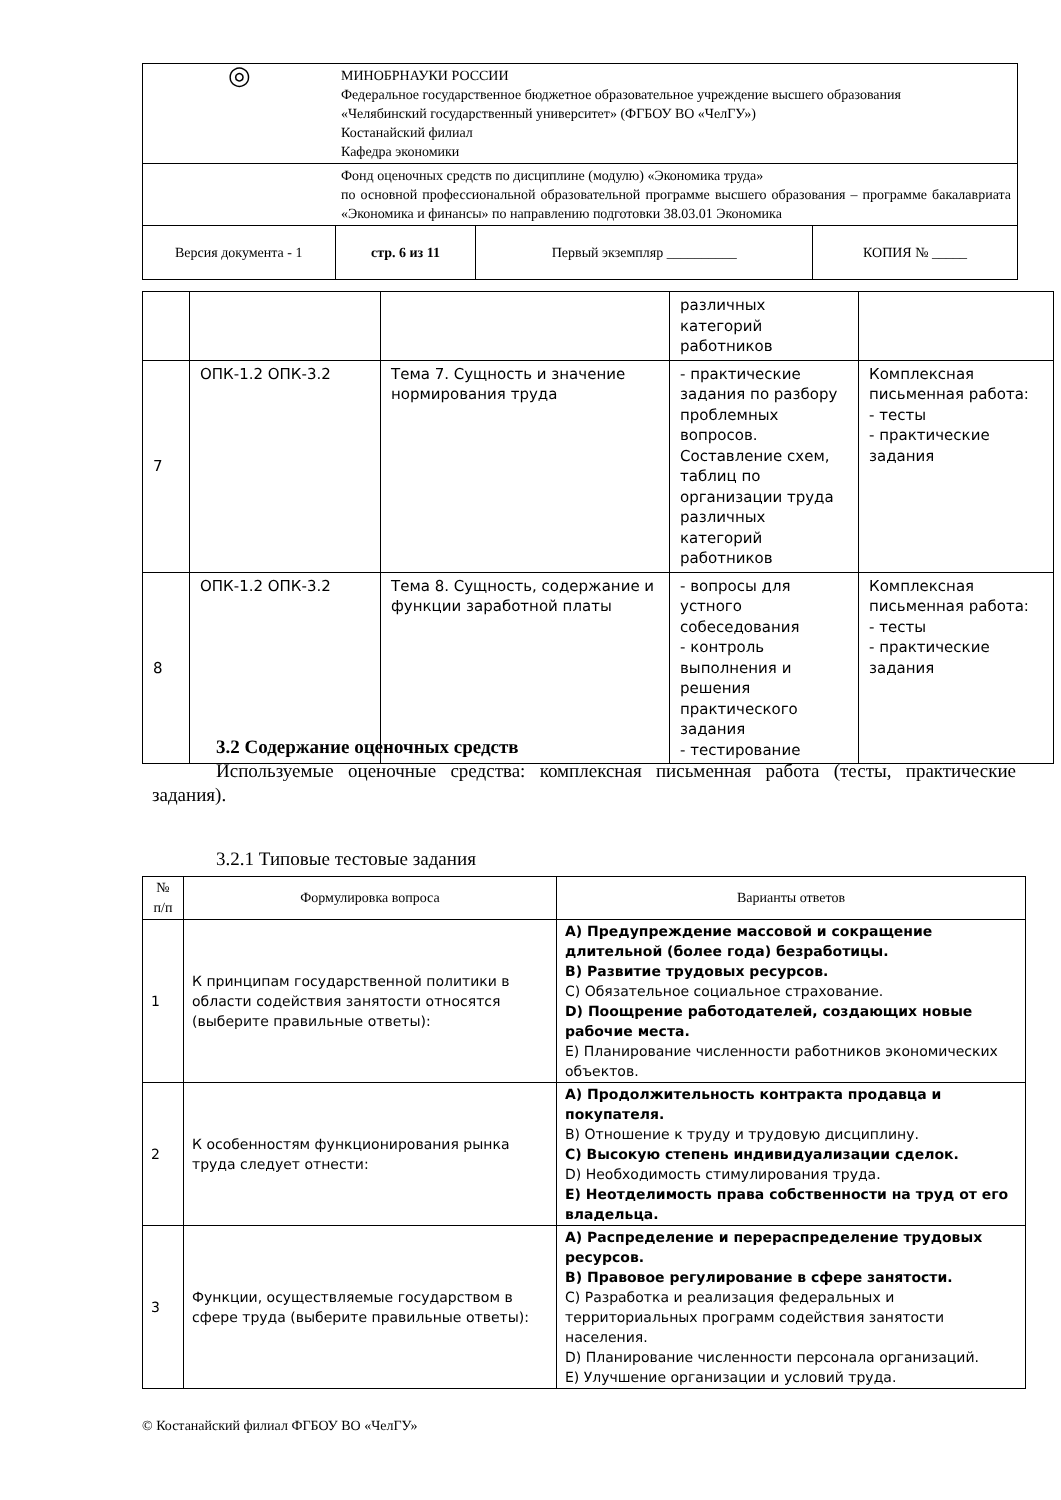| ◎ | МИНОБРНАУКИ РОССИИ Федеральное государственное бюджетное образовательное учреждение высшего образования «Челябинский государственный университет» (ФГБОУ ВО «ЧелГУ») Костанайский филиал Кафедра экономики | | |
| | Фонд оценочных средств по дисциплине (модулю) «Экономика труда» по основной профессиональной образовательной программе высшего образования – программе бакалавриата «Экономика и финансы» по направлению подготовки 38.03.01 Экономика | | |
| Версия документа - 1 | стр. 6 из 11 | Первый экземпляр __________ | КОПИЯ № _____ |
| | | | различных категорий работников | |
| 7 | ОПК-1.2 ОПК-3.2 | Тема 7. Сущность и значение нормирования труда | - практические задания по разбору проблемных вопросов. Составление схем, таблиц по организации труда различных категорий работников | Комплексная письменная работа: - тесты - практические задания |
| 8 | ОПК-1.2 ОПК-3.2 | Тема 8. Сущность, содержание и функции заработной платы | - вопросы для устного собеседования - контроль выполнения и решения практического задания - тестирование | Комплексная письменная работа: - тесты - практические задания |
3.2 Содержание оценочных средств
Используемые оценочные средства: комплексная письменная работа (тесты, практические задания).
3.2.1 Типовые тестовые задания
| № п/п | Формулировка вопроса | Варианты ответов |
| --- | --- | --- |
| 1 | К принципам государственной политики в области содействия занятости относятся (выберите правильные ответы): | А) Предупреждение массовой и сокращение длительной (более года) безработицы. В) Развитие трудовых ресурсов. С) Обязательное социальное страхование. D) Поощрение работодателей, создающих новые рабочие места. Е) Планирование численности работников экономических объектов. |
| 2 | К особенностям функционирования рынка труда следует отнести: | А) Продолжительность контракта продавца и покупателя. В) Отношение к труду и трудовую дисциплину. С) Высокую степень индивидуализации сделок. D) Необходимость стимулирования труда. Е) Неотделимость права собственности на труд от его владельца. |
| 3 | Функции, осуществляемые государством в сфере труда (выберите правильные ответы): | А) Распределение и перераспределение трудовых ресурсов. В) Правовое регулирование в сфере занятости. С) Разработка и реализация федеральных и территориальных программ содействия занятости населения. D) Планирование численности персонала организаций. Е) Улучшение организации и условий труда. |
© Костанайский филиал ФГБОУ ВО «ЧелГУ»